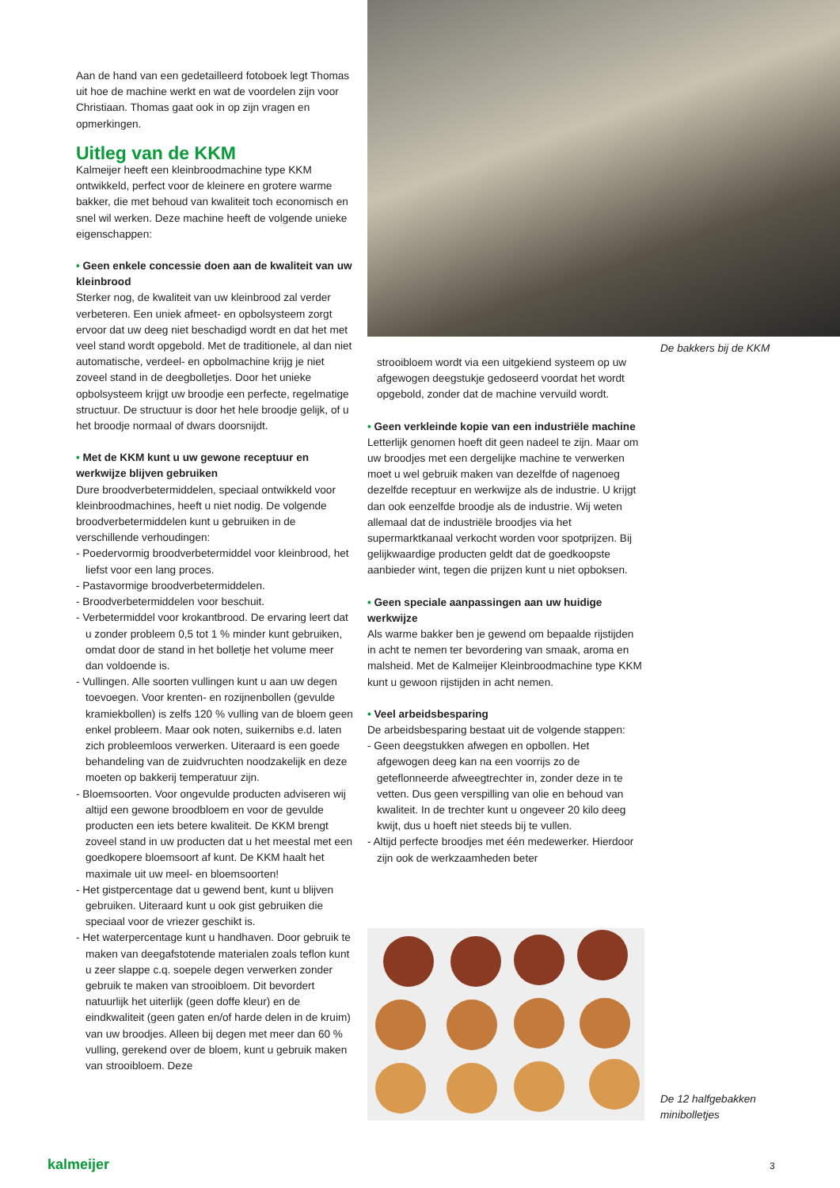De bakkers bij de KKM
Aan de hand van een gedetailleerd fotoboek legt Thomas uit hoe de machine werkt en wat de voordelen zijn voor Christiaan. Thomas gaat ook in op zijn vragen en opmerkingen.
Uitleg van de KKM
Kalmeijer heeft een kleinbroodmachine type KKM ontwikkeld, perfect voor de kleinere en grotere warme bakker, die met behoud van kwaliteit toch economisch en snel wil werken. Deze machine heeft de volgende unieke eigenschappen:
• Geen enkele concessie doen aan de kwaliteit van uw kleinbrood
Sterker nog, de kwaliteit van uw kleinbrood zal verder verbeteren. Een uniek afmeet- en opbolsysteem zorgt ervoor dat uw deeg niet beschadigd wordt en dat het met veel stand wordt opgebold. Met de traditionele, al dan niet automatische, verdeel- en opbolmachine krijg je niet zoveel stand in de deegbolletjes. Door het unieke opbolsysteem krijgt uw broodje een perfecte, regelmatige structuur. De structuur is door het hele broodje gelijk, of u het broodje normaal of dwars doorsnijdt.
• Met de KKM kunt u uw gewone receptuur en werkwijze blijven gebruiken
Dure broodverbetermiddelen, speciaal ontwikkeld voor kleinbroodmachines, heeft u niet nodig. De volgende broodverbetermiddelen kunt u gebruiken in de verschillende verhoudingen:
- Poedervormig broodverbetermiddel voor kleinbrood, het liefst voor een lang proces.
- Pastavormige broodverbetermiddelen.
- Broodverbetermiddelen voor beschuit.
- Verbetermiddel voor krokantbrood. De ervaring leert dat u zonder probleem 0,5 tot 1 % minder kunt gebruiken, omdat door de stand in het bolletje het volume meer dan voldoende is.
- Vullingen. Alle soorten vullingen kunt u aan uw degen toevoegen. Voor krenten- en rozijnenbollen (gevulde kramiekbollen) is zelfs 120 % vulling van de bloem geen enkel probleem. Maar ook noten, suikernibs e.d. laten zich probleemloos verwerken. Uiteraard is een goede behandeling van de zuidvruchten noodzakelijk en deze moeten op bakkerij temperatuur zijn.
- Bloemsoorten. Voor ongevulde producten adviseren wij altijd een gewone broodbloem en voor de gevulde producten een iets betere kwaliteit. De KKM brengt zoveel stand in uw producten dat u het meestal met een goedkopere bloemsoort af kunt. De KKM haalt het maximale uit uw meel- en bloemsoorten!
- Het gistpercentage dat u gewend bent, kunt u blijven gebruiken. Uiteraard kunt u ook gist gebruiken die speciaal voor de vriezer geschikt is.
- Het waterpercentage kunt u handhaven. Door gebruik te maken van deegafstotende materialen zoals teflon kunt u zeer slappe c.q. soepele degen verwerken zonder gebruik te maken van strooibloem. Dit bevordert natuurlijk het uiterlijk (geen doffe kleur) en de eindkwaliteit (geen gaten en/of harde delen in de kruim) van uw broodjes. Alleen bij degen met meer dan 60 % vulling, gerekend over de bloem, kunt u gebruik maken van strooibloem. Deze
strooibloem wordt via een uitgekiend systeem op uw afgewogen deegstukje gedoseerd voordat het wordt opgebold, zonder dat de machine vervuild wordt.
• Geen verkleinde kopie van een industriële machine
Letterlijk genomen hoeft dit geen nadeel te zijn. Maar om uw broodjes met een dergelijke machine te verwerken moet u wel gebruik maken van dezelfde of nagenoeg dezelfde receptuur en werkwijze als de industrie. U krijgt dan ook eenzelfde broodje als de industrie. Wij weten allemaal dat de industriële broodjes via het supermarktkanaal verkocht worden voor spotprijzen. Bij gelijkwaardige producten geldt dat de goedkoopste aanbieder wint, tegen die prijzen kunt u niet opboksen.
• Geen speciale aanpassingen aan uw huidige werkwijze
Als warme bakker ben je gewend om bepaalde rijstijden in acht te nemen ter bevordering van smaak, aroma en malsheid. Met de Kalmeijer Kleinbroodmachine type KKM kunt u gewoon rijstijden in acht nemen.
• Veel arbeidsbesparing
De arbeidsbesparing bestaat uit de volgende stappen:
- Geen deegstukken afwegen en opbollen. Het afgewogen deeg kan na een voorrijs zo de geteflonneerde afweegtrechter in, zonder deze in te vetten. Dus geen verspilling van olie en behoud van kwaliteit. In de trechter kunt u ongeveer 20 kilo deeg kwijt, dus u hoeft niet steeds bij te vullen.
- Altijd perfecte broodjes met één medewerker. Hierdoor zijn ook de werkzaamheden beter
De 12 halfgebakken
minibolletjes
kalmeijer 3